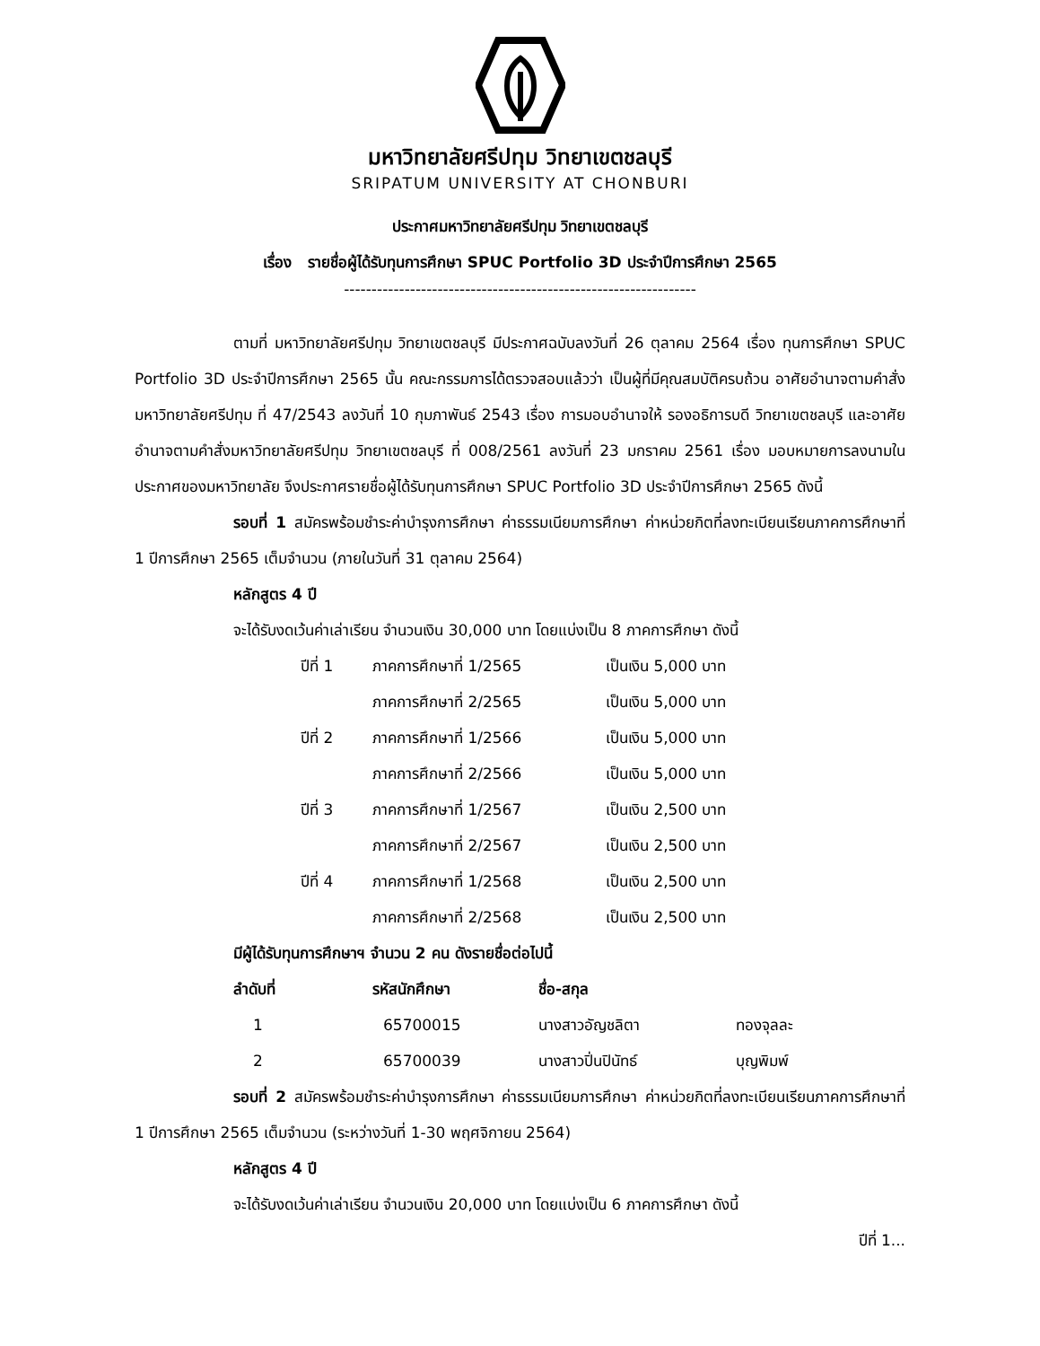มหาวิทยาลัยศรีปทุม วิทยาเขตชลบุรี
SRIPATUM UNIVERSITY AT CHONBURI
ประกาศมหาวิทยาลัยศรีปทุม วิทยาเขตชลบุรี
เรื่อง รายชื่อผู้ได้รับทุนการศึกษา SPUC Portfolio 3D ประจำปีการศึกษา 2565
----------------------------------------------------------------
ตามที่ มหาวิทยาลัยศรีปทุม วิทยาเขตชลบุรี มีประกาศฉบับลงวันที่ 26 ตุลาคม 2564 เรื่อง ทุนการศึกษา SPUC Portfolio 3D ประจำปีการศึกษา 2565 นั้น คณะกรรมการได้ตรวจสอบแล้วว่า เป็นผู้ที่มีคุณสมบัติครบถ้วน อาศัยอำนาจตามคำสั่งมหาวิทยาลัยศรีปทุม ที่ 47/2543 ลงวันที่ 10 กุมภาพันธ์ 2543 เรื่อง การมอบอำนาจให้ รองอธิการบดี วิทยาเขตชลบุรี และอาศัยอำนาจตามคำสั่งมหาวิทยาลัยศรีปทุม วิทยาเขตชลบุรี ที่ 008/2561 ลงวันที่ 23 มกราคม 2561 เรื่อง มอบหมายการลงนามในประกาศของมหาวิทยาลัย จึงประกาศรายชื่อผู้ได้รับทุนการศึกษา SPUC Portfolio 3D ประจำปีการศึกษา 2565 ดังนี้
รอบที่ 1 สมัครพร้อมชำระค่าบำรุงการศึกษา ค่าธรรมเนียมการศึกษา ค่าหน่วยกิตที่ลงทะเบียนเรียนภาคการศึกษาที่ 1 ปีการศึกษา 2565 เต็มจำนวน (ภายในวันที่ 31 ตุลาคม 2564)
หลักสูตร 4 ปี
จะได้รับงดเว้นค่าเล่าเรียน จำนวนเงิน 30,000 บาท โดยแบ่งเป็น 8 ภาคการศึกษา ดังนี้
| ปีที่ 1 | ภาคการศึกษาที่ 1/2565 | เป็นเงิน 5,000 บาท |
| | ภาคการศึกษาที่ 2/2565 | เป็นเงิน 5,000 บาท |
| ปีที่ 2 | ภาคการศึกษาที่ 1/2566 | เป็นเงิน 5,000 บาท |
| | ภาคการศึกษาที่ 2/2566 | เป็นเงิน 5,000 บาท |
| ปีที่ 3 | ภาคการศึกษาที่ 1/2567 | เป็นเงิน 2,500 บาท |
| | ภาคการศึกษาที่ 2/2567 | เป็นเงิน 2,500 บาท |
| ปีที่ 4 | ภาคการศึกษาที่ 1/2568 | เป็นเงิน 2,500 บาท |
| | ภาคการศึกษาที่ 2/2568 | เป็นเงิน 2,500 บาท |
มีผู้ได้รับทุนการศึกษาฯ จำนวน 2 คน ดังรายชื่อต่อไปนี้
| ลำดับที่ | รหัสนักศึกษา | ชื่อ-สกุล | |
| --- | --- | --- | --- |
| 1 | 65700015 | นางสาวอัญชลิตา | ทองจุลละ |
| 2 | 65700039 | นางสาวปิ่นปินัทธ์ | บุญพิมพ์ |
รอบที่ 2 สมัครพร้อมชำระค่าบำรุงการศึกษา ค่าธรรมเนียมการศึกษา ค่าหน่วยกิตที่ลงทะเบียนเรียนภาคการศึกษาที่ 1 ปีการศึกษา 2565 เต็มจำนวน (ระหว่างวันที่ 1-30 พฤศจิกายน 2564)
หลักสูตร 4 ปี
จะได้รับงดเว้นค่าเล่าเรียน จำนวนเงิน 20,000 บาท โดยแบ่งเป็น 6 ภาคการศึกษา ดังนี้
ปีที่ 1...